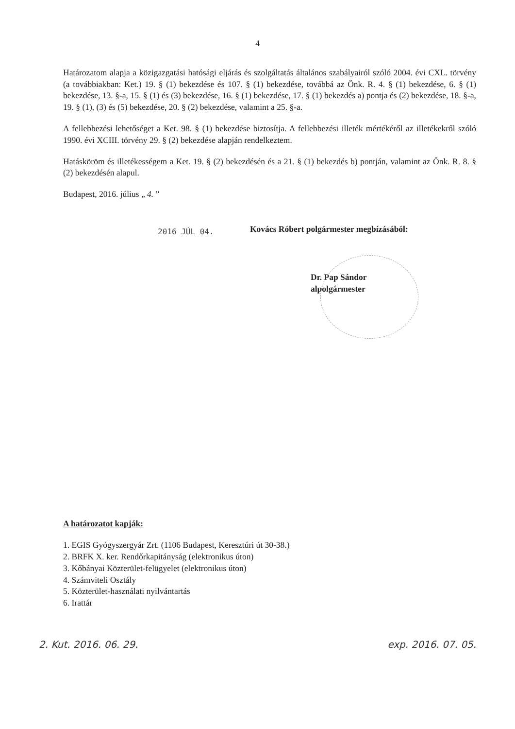4
Határozatom alapja a közigazgatási hatósági eljárás és szolgáltatás általános szabályairól szóló 2004. évi CXL. törvény (a továbbiakban: Ket.) 19. § (1) bekezdése és 107. § (1) bekezdése, továbbá az Önk. R. 4. § (1) bekezdése, 6. § (1) bekezdése, 13. §-a, 15. § (1) és (3) bekezdése, 16. § (1) bekezdése, 17. § (1) bekezdés a) pontja és (2) bekezdése, 18. §-a, 19. § (1), (3) és (5) bekezdése, 20. § (2) bekezdése, valamint a 25. §-a.
A fellebbezési lehetőséget a Ket. 98. § (1) bekezdése biztosítja. A fellebbezési illeték mértékéről az illetékekről szóló 1990. évi XCIII. törvény 29. § (2) bekezdése alapján rendelkeztem.
Hatásköröm és illetékességem a Ket. 19. § (2) bekezdésén és a 21. § (1) bekezdés b) pontján, valamint az Önk. R. 8. § (2) bekezdésén alapul.
Budapest, 2016. július „ 4. ”
2016 JÚL 04.
Kovács Róbert polgármester megbízásából:
Dr. Pap Sándor
alpolgármester
A határozatot kapják:
1. EGIS Gyógyszergyár Zrt. (1106 Budapest, Keresztúri út 30-38.)
2. BRFK X. ker. Rendőrkapitányság (elektronikus úton)
3. Kőbányai Közterület-felügyelet (elektronikus úton)
4. Számviteli Osztály
5. Közterület-használati nyilvántartás
6. Irattár
2. Kut. 2016. 06. 29. exp. 2016. 07. 05.